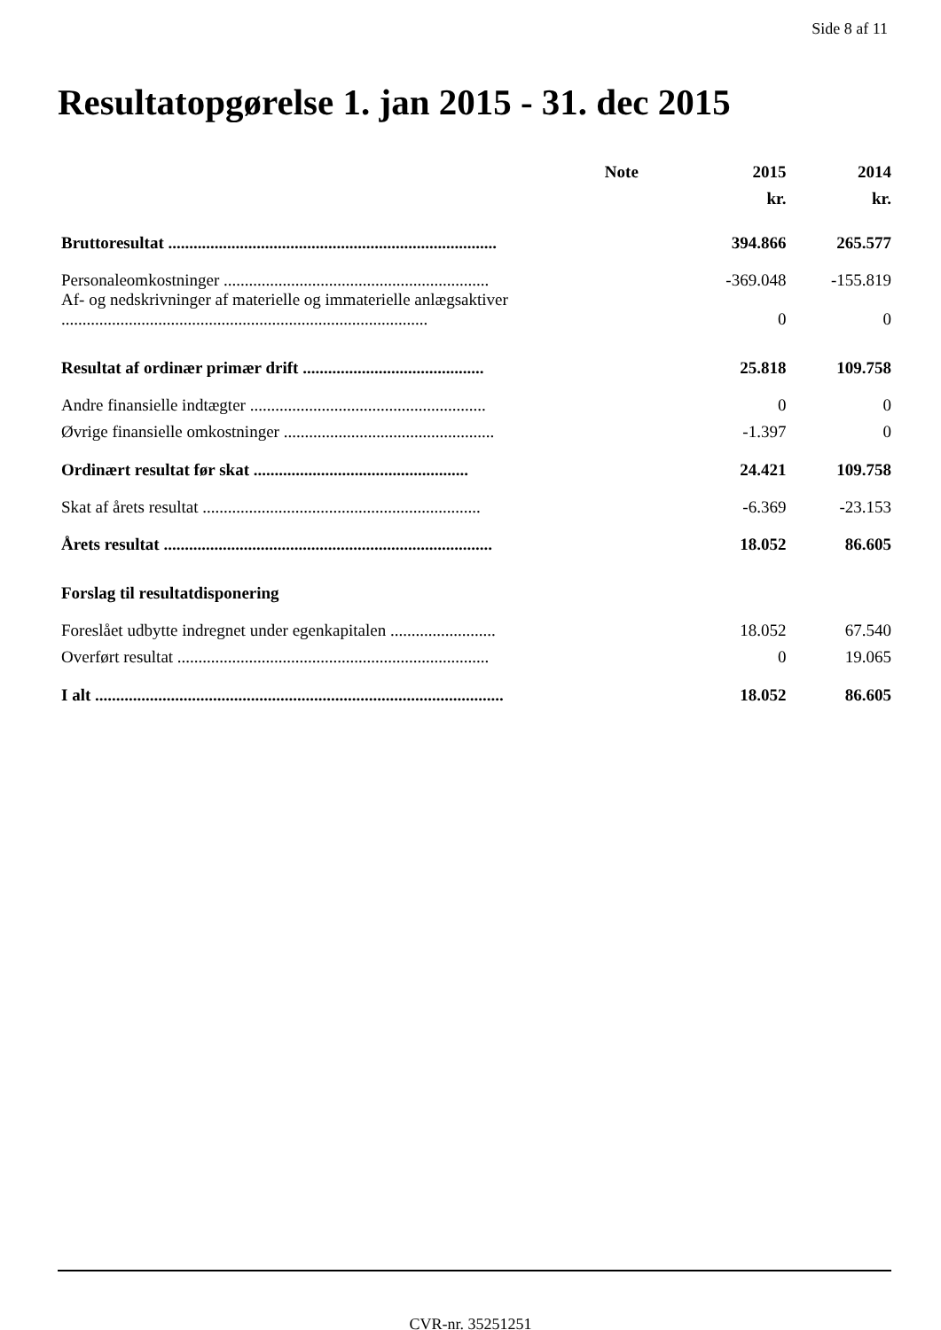Side 8 af 11
Resultatopgørelse 1. jan 2015 - 31. dec 2015
| | Note | 2015 | 2014 |
| --- | --- | --- | --- |
| | | kr. | kr. |
| Bruttoresultat .............................................................................. | | 394.866 | 265.577 |
| Personaleomkostninger ............................................................... | | -369.048 | -155.819 |
| Af- og nedskrivninger af materielle og immaterielle anlægsaktiver ....................................................................................... | | 0 | 0 |
| Resultat af ordinær primær drift ........................................... | | 25.818 | 109.758 |
| Andre finansielle indtægter ........................................................ | | 0 | 0 |
| Øvrige finansielle omkostninger .................................................. | | -1.397 | 0 |
| Ordinært resultat før skat ................................................... | | 24.421 | 109.758 |
| Skat af årets resultat .................................................................. | | -6.369 | -23.153 |
| Årets resultat .............................................................................. | | 18.052 | 86.605 |
| Forslag til resultatdisponering | | | |
| Foreslået udbytte indregnet under egenkapitalen ......................... | | 18.052 | 67.540 |
| Overført resultat .......................................................................... | | 0 | 19.065 |
| I alt ................................................................................................. | | 18.052 | 86.605 |
CVR-nr. 35251251